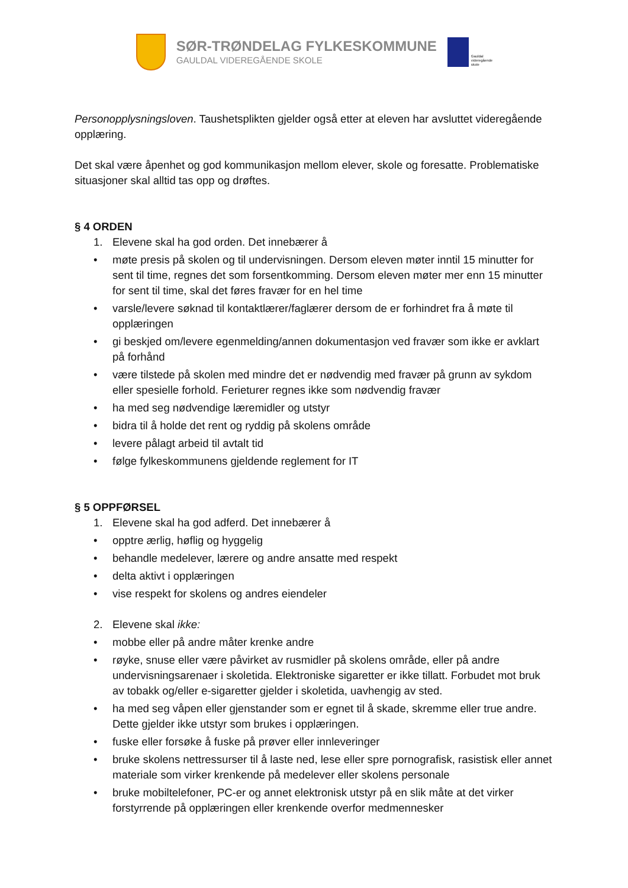SØR-TRØNDELAG FYLKESKOMMUNE
GAULDAL VIDEREGÅENDE SKOLE
Gauldal
videregående
skole
Personopplysningsloven. Taushetsplikten gjelder også etter at eleven har avsluttet videregående opplæring.
Det skal være åpenhet og god kommunikasjon mellom elever, skole og foresatte. Problematiske situasjoner skal alltid tas opp og drøftes.
§ 4 ORDEN
1. Elevene skal ha god orden. Det innebærer å
• møte presis på skolen og til undervisningen. Dersom eleven møter inntil 15 minutter for sent til time, regnes det som forsentkomming. Dersom eleven møter mer enn 15 minutter for sent til time, skal det føres fravær for en hel time
• varsle/levere søknad til kontaktlærer/faglærer dersom de er forhindret fra å møte til opplæringen
• gi beskjed om/levere egenmelding/annen dokumentasjon ved fravær som ikke er avklart på forhånd
• være tilstede på skolen med mindre det er nødvendig med fravær på grunn av sykdom eller spesielle forhold. Ferieturer regnes ikke som nødvendig fravær
• ha med seg nødvendige læremidler og utstyr
• bidra til å holde det rent og ryddig på skolens område
• levere pålagt arbeid til avtalt tid
• følge fylkeskommunens gjeldende reglement for IT
§ 5 OPPFØRSEL
1. Elevene skal ha god adferd. Det innebærer å
• opptre ærlig, høflig og hyggelig
• behandle medelever, lærere og andre ansatte med respekt
• delta aktivt i opplæringen
• vise respekt for skolens og andres eiendeler
2. Elevene skal ikke:
• mobbe eller på andre måter krenke andre
• røyke, snuse eller være påvirket av rusmidler på skolens område, eller på andre undervisningsarenaer i skoletida. Elektroniske sigaretter er ikke tillatt. Forbudet mot bruk av tobakk og/eller e-sigaretter gjelder i skoletida, uavhengig av sted.
• ha med seg våpen eller gjenstander som er egnet til å skade, skremme eller true andre. Dette gjelder ikke utstyr som brukes i opplæringen.
• fuske eller forsøke å fuske på prøver eller innleveringer
• bruke skolens nettressurser til å laste ned, lese eller spre pornografisk, rasistisk eller annet materiale som virker krenkende på medelever eller skolens personale
• bruke mobiltelefoner, PC-er og annet elektronisk utstyr på en slik måte at det virker forstyrrende på opplæringen eller krenkende overfor medmennesker